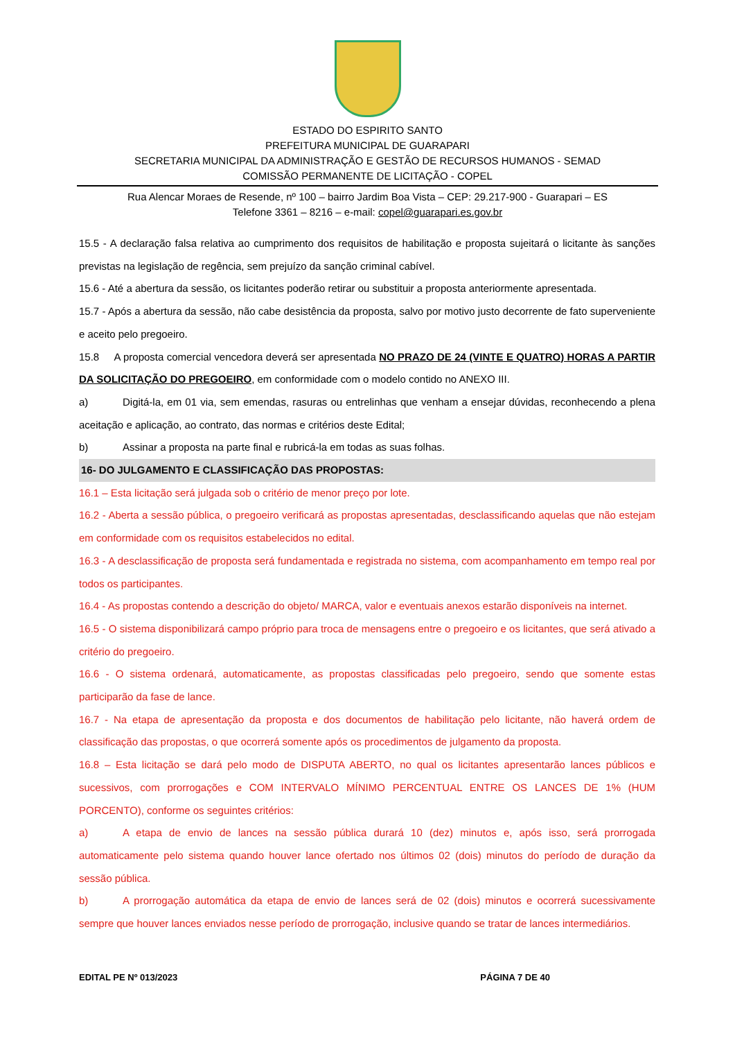ESTADO DO ESPIRITO SANTO
PREFEITURA MUNICIPAL DE GUARAPARI
SECRETARIA MUNICIPAL DA ADMINISTRAÇÃO E GESTÃO DE RECURSOS HUMANOS - SEMAD
COMISSÃO PERMANENTE DE LICITAÇÃO - COPEL
Rua Alencar Moraes de Resende, nº 100 – bairro Jardim Boa Vista – CEP: 29.217-900 - Guarapari – ES
Telefone 3361 – 8216 – e-mail: copel@guarapari.es.gov.br
15.5 - A declaração falsa relativa ao cumprimento dos requisitos de habilitação e proposta sujeitará o licitante às sanções previstas na legislação de regência, sem prejuízo da sanção criminal cabível.
15.6 - Até a abertura da sessão, os licitantes poderão retirar ou substituir a proposta anteriormente apresentada.
15.7 - Após a abertura da sessão, não cabe desistência da proposta, salvo por motivo justo decorrente de fato superveniente e aceito pelo pregoeiro.
15.8 A proposta comercial vencedora deverá ser apresentada NO PRAZO DE 24 (VINTE E QUATRO) HORAS A PARTIR DA SOLICITAÇÃO DO PREGOEIRO, em conformidade com o modelo contido no ANEXO III.
a) Digitá-la, em 01 via, sem emendas, rasuras ou entrelinhas que venham a ensejar dúvidas, reconhecendo a plena aceitação e aplicação, ao contrato, das normas e critérios deste Edital;
b) Assinar a proposta na parte final e rubricá-la em todas as suas folhas.
16- DO JULGAMENTO E CLASSIFICAÇÃO DAS PROPOSTAS:
16.1 – Esta licitação será julgada sob o critério de menor preço por lote.
16.2 - Aberta a sessão pública, o pregoeiro verificará as propostas apresentadas, desclassificando aquelas que não estejam em conformidade com os requisitos estabelecidos no edital.
16.3 - A desclassificação de proposta será fundamentada e registrada no sistema, com acompanhamento em tempo real por todos os participantes.
16.4 - As propostas contendo a descrição do objeto/ MARCA, valor e eventuais anexos estarão disponíveis na internet.
16.5 - O sistema disponibilizará campo próprio para troca de mensagens entre o pregoeiro e os licitantes, que será ativado a critério do pregoeiro.
16.6 - O sistema ordenará, automaticamente, as propostas classificadas pelo pregoeiro, sendo que somente estas participarão da fase de lance.
16.7 - Na etapa de apresentação da proposta e dos documentos de habilitação pelo licitante, não haverá ordem de classificação das propostas, o que ocorrerá somente após os procedimentos de julgamento da proposta.
16.8 – Esta licitação se dará pelo modo de DISPUTA ABERTO, no qual os licitantes apresentarão lances públicos e sucessivos, com prorrogações e COM INTERVALO MÍNIMO PERCENTUAL ENTRE OS LANCES DE 1% (HUM PORCENTO), conforme os seguintes critérios:
a) A etapa de envio de lances na sessão pública durará 10 (dez) minutos e, após isso, será prorrogada automaticamente pelo sistema quando houver lance ofertado nos últimos 02 (dois) minutos do período de duração da sessão pública.
b) A prorrogação automática da etapa de envio de lances será de 02 (dois) minutos e ocorrerá sucessivamente sempre que houver lances enviados nesse período de prorrogação, inclusive quando se tratar de lances intermediários.
EDITAL PE Nº 013/2023 PÁGINA 7 DE 40